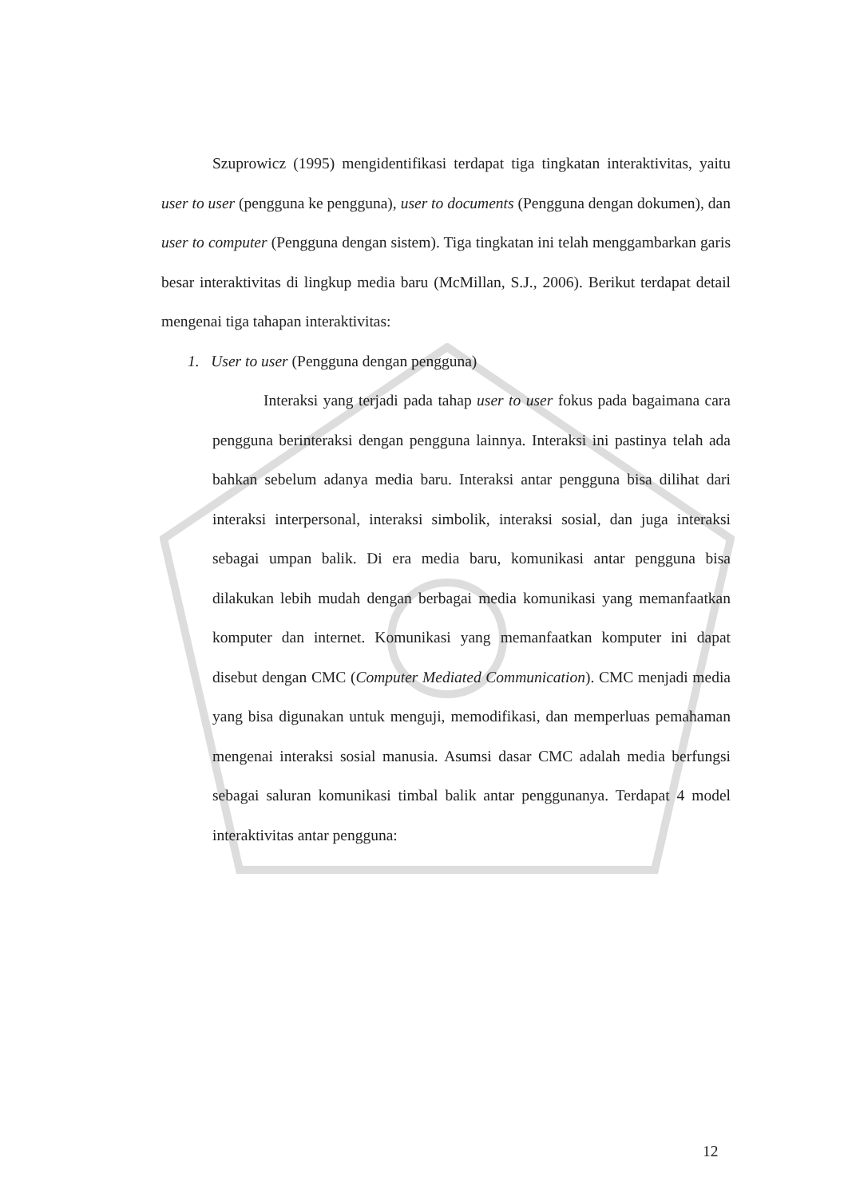Szuprowicz (1995) mengidentifikasi terdapat tiga tingkatan interaktivitas, yaitu user to user (pengguna ke pengguna), user to documents (Pengguna dengan dokumen), dan user to computer (Pengguna dengan sistem). Tiga tingkatan ini telah menggambarkan garis besar interaktivitas di lingkup media baru (McMillan, S.J., 2006). Berikut terdapat detail mengenai tiga tahapan interaktivitas:
1. User to user (Pengguna dengan pengguna)
Interaksi yang terjadi pada tahap user to user fokus pada bagaimana cara pengguna berinteraksi dengan pengguna lainnya. Interaksi ini pastinya telah ada bahkan sebelum adanya media baru. Interaksi antar pengguna bisa dilihat dari interaksi interpersonal, interaksi simbolik, interaksi sosial, dan juga interaksi sebagai umpan balik. Di era media baru, komunikasi antar pengguna bisa dilakukan lebih mudah dengan berbagai media komunikasi yang memanfaatkan komputer dan internet. Komunikasi yang memanfaatkan komputer ini dapat disebut dengan CMC (Computer Mediated Communication). CMC menjadi media yang bisa digunakan untuk menguji, memodifikasi, dan memperluas pemahaman mengenai interaksi sosial manusia. Asumsi dasar CMC adalah media berfungsi sebagai saluran komunikasi timbal balik antar penggunanya. Terdapat 4 model interaktivitas antar pengguna:
12